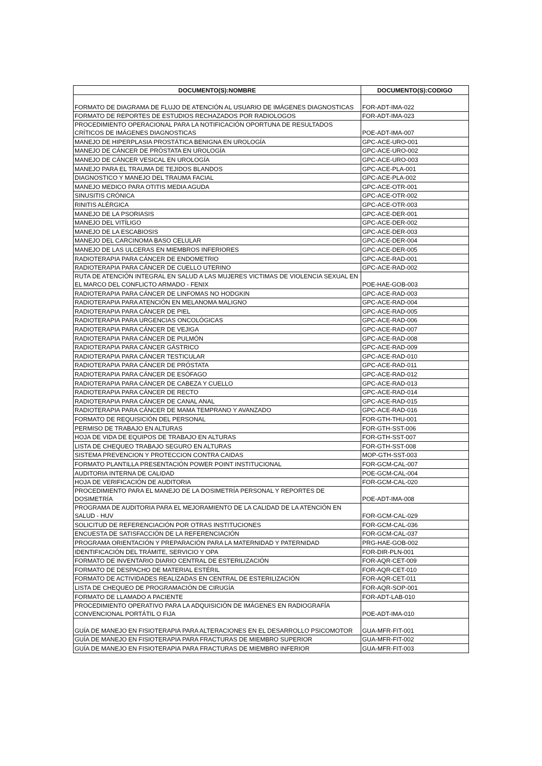| DOCUMENTO(S):NOMBRE | DOCUMENTO(S):CODIGO |
| --- | --- |
| FORMATO DE DIAGRAMA DE FLUJO DE ATENCIÓN AL USUARIO DE IMÁGENES DIAGNOSTICAS | FOR-ADT-IMA-022 |
| FORMATO DE REPORTES DE ESTUDIOS RECHAZADOS POR RADIOLOGOS | FOR-ADT-IMA-023 |
| PROCEDIMIENTO OPERACIONAL PARA LA NOTIFICACIÓN OPORTUNA DE RESULTADOS CRÍTICOS DE IMÁGENES DIAGNOSTICAS | POE-ADT-IMA-007 |
| MANEJO DE HIPERPLASIA PROSTÁTICA BENIGNA EN UROLOGÍA | GPC-ACE-URO-001 |
| MANEJO DE CÁNCER DE PRÓSTATA EN UROLOGÍA | GPC-ACE-URO-002 |
| MANEJO DE CÁNCER VESICAL EN UROLOGÍA | GPC-ACE-URO-003 |
| MANEJO PARA EL TRAUMA DE TEJIDOS BLANDOS | GPC-ACE-PLA-001 |
| DIAGNOSTICO Y MANEJO DEL TRAUMA FACIAL | GPC-ACE-PLA-002 |
| MANEJO MEDICO PARA OTITIS MEDIA AGUDA | GPC-ACE-OTR-001 |
| SINUSITIS CRÓNICA | GPC-ACE-OTR-002 |
| RINITIS ALÉRGICA | GPC-ACE-OTR-003 |
| MANEJO DE LA PSORIASIS | GPC-ACE-DER-001 |
| MANEJO DEL VITÍLIGO | GPC-ACE-DER-002 |
| MANEJO DE LA ESCABIOSIS | GPC-ACE-DER-003 |
| MANEJO DEL CARCINOMA BASO CELULAR | GPC-ACE-DER-004 |
| MANEJO DE LAS ULCERAS EN MIEMBROS INFERIORES | GPC-ACE-DER-005 |
| RADIOTERAPIA PARA CÁNCER DE ENDOMETRIO | GPC-ACE-RAD-001 |
| RADIOTERAPIA PARA CÁNCER DE CUELLO UTERINO | GPC-ACE-RAD-002 |
| RUTA DE ATENCIÓN INTEGRAL EN SALUD A LAS MUJERES VICTIMAS DE VIOLENCIA SEXUAL EN EL MARCO DEL CONFLICTO ARMADO - FENIX | POE-HAE-GOB-003 |
| RADIOTERAPIA PARA CÁNCER DE LINFOMAS NO HODGKIN | GPC-ACE-RAD-003 |
| RADIOTERAPIA PARA ATENCIÓN EN MELANOMA MALIGNO | GPC-ACE-RAD-004 |
| RADIOTERAPIA PARA CÁNCER DE PIEL | GPC-ACE-RAD-005 |
| RADIOTERAPIA PARA URGENCIAS ONCOLÓGICAS | GPC-ACE-RAD-006 |
| RADIOTERAPIA PARA CÁNCER DE VEJIGA | GPC-ACE-RAD-007 |
| RADIOTERAPIA PARA CÁNCER DE PULMÓN | GPC-ACE-RAD-008 |
| RADIOTERAPIA PARA CÁNCER GÁSTRICO | GPC-ACE-RAD-009 |
| RADIOTERAPIA PARA CÁNCER TESTICULAR | GPC-ACE-RAD-010 |
| RADIOTERAPIA PARA CÁNCER DE PRÓSTATA | GPC-ACE-RAD-011 |
| RADIOTERAPIA PARA CÁNCER DE ESÓFAGO | GPC-ACE-RAD-012 |
| RADIOTERAPIA PARA CÁNCER DE CABEZA Y CUELLO | GPC-ACE-RAD-013 |
| RADIOTERAPIA PARA CÁNCER DE RECTO | GPC-ACE-RAD-014 |
| RADIOTERAPIA PARA CÁNCER DE CANAL ANAL | GPC-ACE-RAD-015 |
| RADIOTERAPIA PARA CÁNCER DE MAMA TEMPRANO Y AVANZADO | GPC-ACE-RAD-016 |
| FORMATO DE REQUISICIÓN DEL PERSONAL | FOR-GTH-THU-001 |
| PERMISO DE TRABAJO EN ALTURAS | FOR-GTH-SST-006 |
| HOJA DE VIDA DE EQUIPOS DE TRABAJO EN ALTURAS | FOR-GTH-SST-007 |
| LISTA DE CHEQUEO TRABAJO SEGURO EN ALTURAS | FOR-GTH-SST-008 |
| SISTEMA PREVENCION Y PROTECCION CONTRA CAIDAS | MOP-GTH-SST-003 |
| FORMATO PLANTILLA PRESENTACIÓN POWER POINT INSTITUCIONAL | FOR-GCM-CAL-007 |
| AUDITORIA INTERNA DE CALIDAD | POE-GCM-CAL-004 |
| HOJA DE VERIFICACIÓN DE AUDITORIA | FOR-GCM-CAL-020 |
| PROCEDIMIENTO PARA EL MANEJO DE LA DOSIMETRÍA PERSONAL Y REPORTES DE DOSIMETRÍA | POE-ADT-IMA-008 |
| PROGRAMA DE AUDITORIA PARA EL MEJORAMIENTO DE LA CALIDAD DE LA ATENCIÓN EN SALUD - HUV | FOR-GCM-CAL-029 |
| SOLICITUD DE REFERENCIACIÓN POR OTRAS INSTITUCIONES | FOR-GCM-CAL-036 |
| ENCUESTA DE SATISFACCIÓN DE LA REFERENCIACIÓN | FOR-GCM-CAL-037 |
| PROGRAMA ORIENTACIÓN Y PREPARACIÓN PARA LA MATERNIDAD Y PATERNIDAD | PRG-HAE-GOB-002 |
| IDENTIFICACIÓN DEL TRÁMITE, SERVICIO Y OPA | FOR-DIR-PLN-001 |
| FORMATO DE INVENTARIO DIARIO CENTRAL DE ESTERILIZACIÓN | FOR-AQR-CET-009 |
| FORMATO DE DESPACHO DE MATERIAL ESTÉRIL | FOR-AQR-CET-010 |
| FORMATO DE ACTIVIDADES REALIZADAS EN CENTRAL DE ESTERILIZACIÓN | FOR-AQR-CET-011 |
| LISTA DE CHEQUEO DE PROGRAMACIÓN DE CIRUGÍA | FOR-AQR-SOP-001 |
| FORMATO DE LLAMADO A PACIENTE | FOR-ADT-LAB-010 |
| PROCEDIMIENTO OPERATIVO PARA LA ADQUISICIÓN DE IMÁGENES EN RADIOGRAFÍA CONVENCIONAL PORTÁTIL O FIJA | POE-ADT-IMA-010 |
| GUÍA DE MANEJO EN FISIOTERAPIA PARA ALTERACIONES EN EL DESARROLLO PSICOMOTOR | GUA-MFR-FIT-001 |
| GUÍA DE MANEJO EN FISIOTERAPIA PARA FRACTURAS DE MIEMBRO SUPERIOR | GUA-MFR-FIT-002 |
| GUÍA DE MANEJO EN FISIOTERAPIA PARA FRACTURAS DE MIEMBRO INFERIOR | GUA-MFR-FIT-003 |